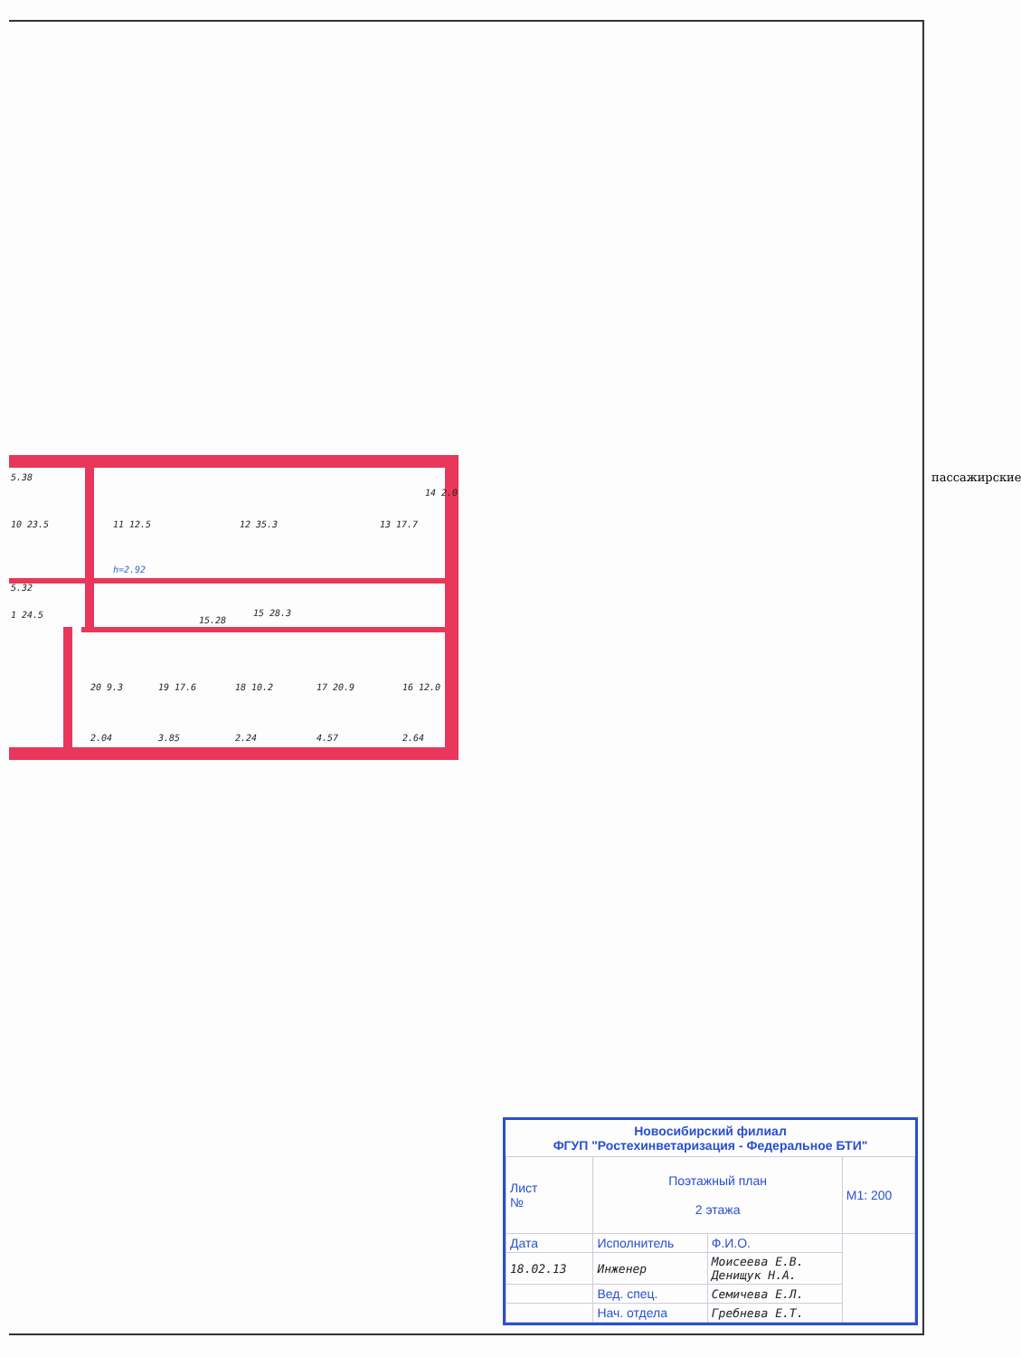5.38
10 23.5
11 12.5
12 35.3
13 17.7
14 2.0
5.32
1 24.5
15 28.3
15.28
20 9.3
19 17.6
18 10.2
17 20.9
16 12.0
h=2.92
2.04
3.85
2.24
4.57
2.64
пассажирские
Новосибирский филиал
ФГУП "Ростехинветаризация - Федеральное БТИ"
| Лист № | Поэтажный план 2 этажа | | М1: 200 |
| Дата | Исполнитель | Ф.И.О. | |
| 18.02.13 | Инженер | Моисеева Е.В. Денищук Н.А. | |
| | Вед. спец. | Семичева Е.Л. | |
| | Нач. отдела | Гребнева Е.Т. | |